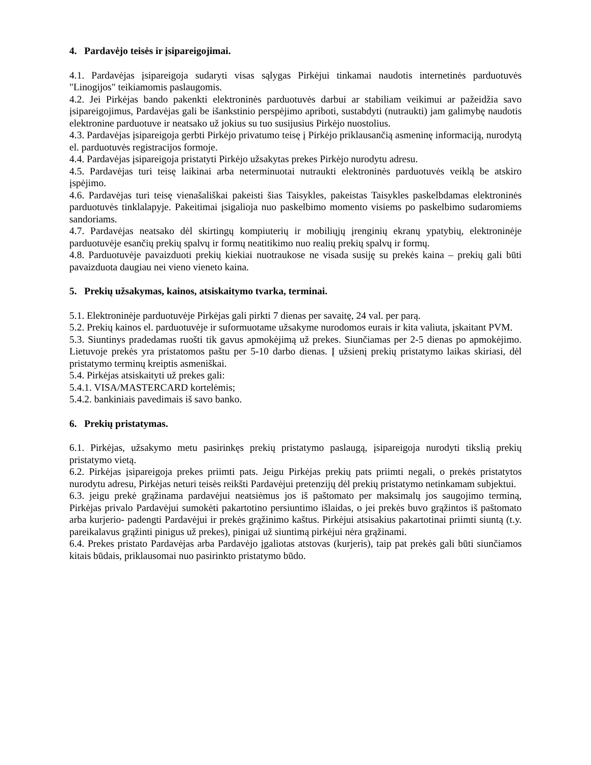4. Pardavėjo teisės ir įsipareigojimai.
4.1. Pardavėjas įsipareigoja sudaryti visas sąlygas Pirkėjui tinkamai naudotis internetinės parduotuvės "Linogijos" teikiamomis paslaugomis.
4.2. Jei Pirkėjas bando pakenkti elektroninės parduotuvės darbui ar stabiliam veikimui ar pažeidžia savo įsipareigojimus, Pardavėjas gali be išankstinio perspėjimo apriboti, sustabdyti (nutraukti) jam galimybę naudotis elektronine parduotuve ir neatsako už jokius su tuo susijusius Pirkėjo nuostolius.
4.3. Pardavėjas įsipareigoja gerbti Pirkėjo privatumo teisę į Pirkėjo priklausančią asmeninę informaciją, nurodytą el. parduotuvės registracijos formoje.
4.4. Pardavėjas įsipareigoja pristatyti Pirkėjo užsakytas prekes Pirkėjo nurodytu adresu.
4.5. Pardavėjas turi teisę laikinai arba neterminuotai nutraukti elektroninės parduotuvės veiklą be atskiro įspėjimo.
4.6. Pardavėjas turi teisę vienašališkai pakeisti šias Taisykles, pakeistas Taisykles paskelbdamas elektroninės parduotuvės tinklalapyje. Pakeitimai įsigalioja nuo paskelbimo momento visiems po paskelbimo sudaromiems sandoriams.
4.7. Pardavėjas neatsako dėl skirtingų kompiuterių ir mobiliųjų įrenginių ekranų ypatybių, elektroninėje parduotuvėje esančių prekių spalvų ir formų neatitikimo nuo realių prekių spalvų ir formų.
4.8. Parduotuvėje pavaizduoti prekių kiekiai nuotraukose ne visada susiję su prekės kaina – prekių gali būti pavaizduota daugiau nei vieno vieneto kaina.
5. Prekių užsakymas, kainos, atsiskaitymo tvarka, terminai.
5.1. Elektroninėje parduotuvėje Pirkėjas gali pirkti 7 dienas per savaitę, 24 val. per parą.
5.2. Prekių kainos el. parduotuvėje ir suformuotame užsakyme nurodomos eurais ir kita valiuta, įskaitant PVM.
5.3. Siuntinys pradedamas ruošti tik gavus apmokėjimą už prekes. Siunčiamas per 2-5 dienas po apmokėjimo. Lietuvoje prekės yra pristatomos paštu per 5-10 darbo dienas. Į užsienį prekių pristatymo laikas skiriasi, dėl pristatymo terminų kreiptis asmeniškai.
5.4. Pirkėjas atsiskaityti už prekes gali:
5.4.1. VISA/MASTERCARD kortelėmis;
5.4.2. bankiniais pavedimais iš savo banko.
6. Prekių pristatymas.
6.1. Pirkėjas, užsakymo metu pasirinkęs prekių pristatymo paslaugą, įsipareigoja nurodyti tikslią prekių pristatymo vietą.
6.2. Pirkėjas įsipareigoja prekes priimti pats. Jeigu Pirkėjas prekių pats priimti negali, o prekės pristatytos nurodytu adresu, Pirkėjas neturi teisės reikšti Pardavėjui pretenzijų dėl prekių pristatymo netinkamam subjektui.
6.3. jeigu prekė grąžinama pardavėjui neatsiėmus jos iš paštomato per maksimalų jos saugojimo terminą, Pirkėjas privalo Pardavėjui sumokėti pakartotino persiuntimo išlaidas, o jei prekės buvo grąžintos iš paštomato arba kurjerio- padengti Pardavėjui ir prekės grąžinimo kaštus. Pirkėjui atsisakius pakartotinai priimti siuntą (t.y. pareikalavus grąžinti pinigus už prekes), pinigai už siuntimą pirkėjui nėra grąžinami.
6.4. Prekes pristato Pardavėjas arba Pardavėjo įgaliotas atstovas (kurjeris), taip pat prekės gali būti siunčiamos kitais būdais, priklausomai nuo pasirinkto pristatymo būdo.